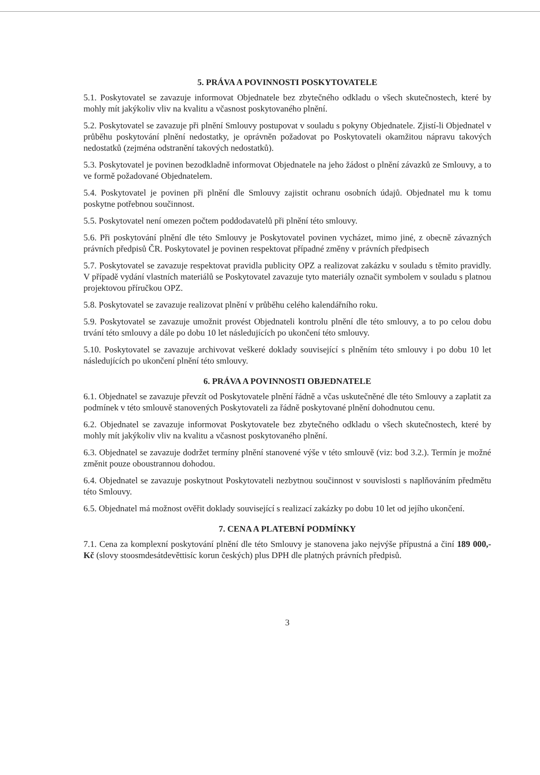5. PRÁVA A POVINNOSTI POSKYTOVATELE
5.1. Poskytovatel se zavazuje informovat Objednatele bez zbytečného odkladu o všech skutečnostech, které by mohly mít jakýkoliv vliv na kvalitu a včasnost poskytovaného plnění.
5.2. Poskytovatel se zavazuje při plnění Smlouvy postupovat v souladu s pokyny Objednatele. Zjistí-li Objednatel v průběhu poskytování plnění nedostatky, je oprávněn požadovat po Poskytovateli okamžitou nápravu takových nedostatků (zejména odstranění takových nedostatků).
5.3. Poskytovatel je povinen bezodkladně informovat Objednatele na jeho žádost o plnění závazků ze Smlouvy, a to ve formě požadované Objednatelem.
5.4. Poskytovatel je povinen při plnění dle Smlouvy zajistit ochranu osobních údajů. Objednatel mu k tomu poskytne potřebnou součinnost.
5.5. Poskytovatel není omezen počtem poddodavatelů při plnění této smlouvy.
5.6. Při poskytování plnění dle této Smlouvy je Poskytovatel povinen vycházet, mimo jiné, z obecně závazných právních předpisů ČR. Poskytovatel je povinen respektovat případné změny v právních předpisech
5.7. Poskytovatel se zavazuje respektovat pravidla publicity OPZ a realizovat zakázku v souladu s těmito pravidly. V případě vydání vlastních materiálů se Poskytovatel zavazuje tyto materiály označit symbolem v souladu s platnou projektovou příručkou OPZ.
5.8. Poskytovatel se zavazuje realizovat plnění v průběhu celého kalendářního roku.
5.9. Poskytovatel se zavazuje umožnit provést Objednateli kontrolu plnění dle této smlouvy, a to po celou dobu trvání této smlouvy a dále po dobu 10 let následujících po ukončení této smlouvy.
5.10. Poskytovatel se zavazuje archivovat veškeré doklady související s plněním této smlouvy i po dobu 10 let následujících po ukončení plnění této smlouvy.
6. PRÁVA A POVINNOSTI OBJEDNATELE
6.1. Objednatel se zavazuje převzít od Poskytovatele plnění řádně a včas uskutečněné dle této Smlouvy a zaplatit za podmínek v této smlouvě stanovených Poskytovateli za řádně poskytované plnění dohodnutou cenu.
6.2. Objednatel se zavazuje informovat Poskytovatele bez zbytečného odkladu o všech skutečnostech, které by mohly mít jakýkoliv vliv na kvalitu a včasnost poskytovaného plnění.
6.3. Objednatel se zavazuje dodržet termíny plnění stanovené výše v této smlouvě (viz: bod 3.2.). Termín je možné změnit pouze oboustrannou dohodou.
6.4. Objednatel se zavazuje poskytnout Poskytovateli nezbytnou součinnost v souvislosti s naplňováním předmětu této Smlouvy.
6.5. Objednatel má možnost ověřit doklady související s realizací zakázky po dobu 10 let od jejího ukončení.
7. CENA A PLATEBNÍ PODMÍNKY
7.1. Cena za komplexní poskytování plnění dle této Smlouvy je stanovena jako nejvýše přípustná a činí 189 000,- Kč (slovy stoosmdesátdevěttisíc korun českých) plus DPH dle platných právních předpisů.
3